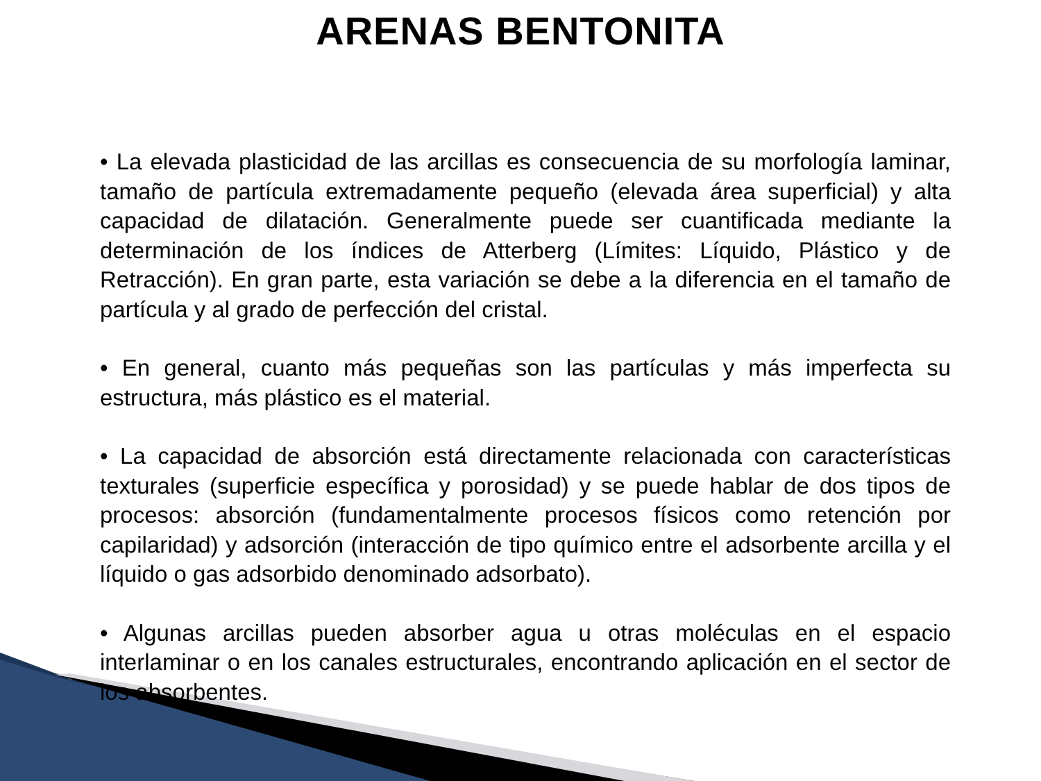ARENAS BENTONITA
• La elevada plasticidad de las arcillas es consecuencia de su morfología laminar, tamaño de partícula extremadamente pequeño (elevada área superficial) y alta capacidad de dilatación. Generalmente puede ser cuantificada mediante la determinación de los índices de Atterberg (Límites: Líquido, Plástico y de Retracción). En gran parte, esta variación se debe a la diferencia en el tamaño de partícula y al grado de perfección del cristal.
• En general, cuanto más pequeñas son las partículas y más imperfecta su estructura, más plástico es el material.
• La capacidad de absorción está directamente relacionada con características texturales (superficie específica y porosidad) y se puede hablar de dos tipos de procesos: absorción (fundamentalmente procesos físicos como retención por capilaridad) y adsorción (interacción de tipo químico entre el adsorbente arcilla y el líquido o gas adsorbido denominado adsorbato).
• Algunas arcillas pueden absorber agua u otras moléculas en el espacio interlaminar o en los canales estructurales, encontrando aplicación en el sector de los absorbentes.